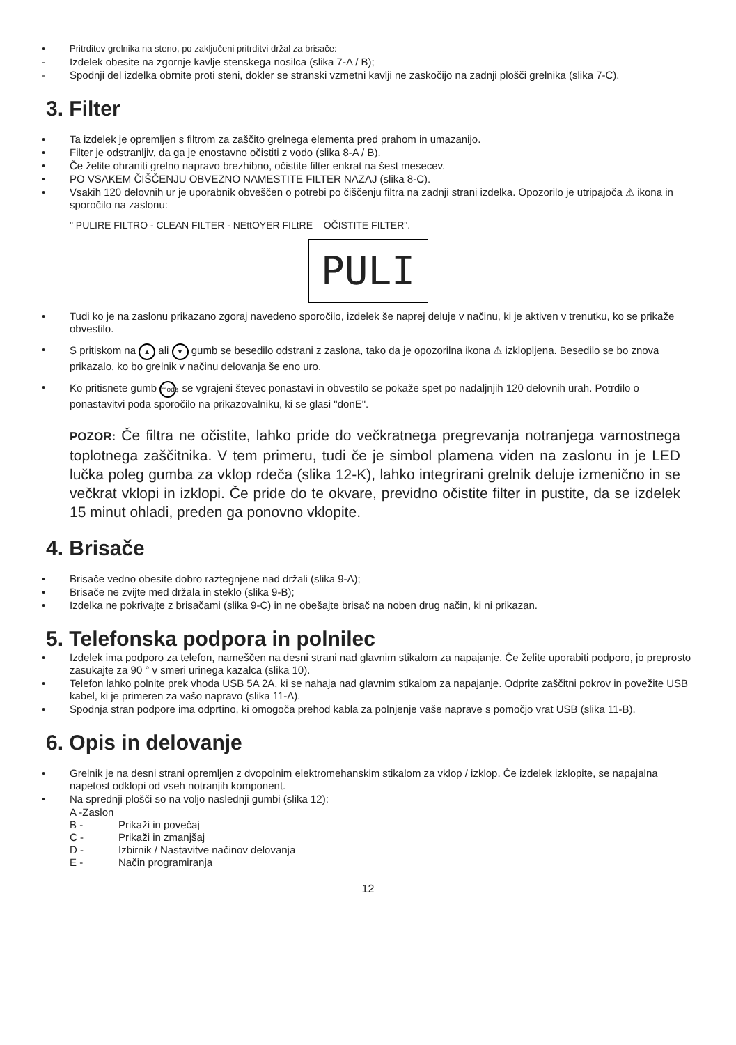• Pritrditev grelnika na steno, po zaključeni pritrditvi držal za brisače:
- Izdelek obesite na zgornje kavlje stenskega nosilca (slika 7-A / B);
- Spodnji del izdelka obrnite proti steni, dokler se stranski vzmetni kavlji ne zaskočijo na zadnji plošči grelnika (slika 7-C).
3. Filter
• Ta izdelek je opremljen s filtrom za zaščito grelnega elementa pred prahom in umazanijo.
• Filter je odstranljiv, da ga je enostavno očistiti z vodo (slika 8-A / B).
• Če želite ohraniti grelno napravo brezhibno, očistite filter enkrat na šest mesecev.
• PO VSAKEM ČIŠČENJU OBVEZNO NAMESTITE FILTER NAZAJ (slika 8-C).
• Vsakih 120 delovnih ur je uporabnik obveščen o potrebi po čiščenju filtra na zadnji strani izdelka. Opozorilo je utripajoča ⚠ ikona in sporočilo na zaslonu:
" PULIRE FILTRO - CLEAN FILTER - NEttOYER FILtRE – OČISTITE FILTER".
PULI
• Tudi ko je na zaslonu prikazano zgoraj navedeno sporočilo, izdelek še naprej deluje v načinu, ki je aktiven v trenutku, ko se prikaže obvestilo.
• S pritiskom na ▲ ali ▼ gumb se besedilo odstrani z zaslona, tako da je opozorilna ikona ⚠ izklopljena. Besedilo se bo znova prikazalo, ko bo grelnik v načinu delovanja še eno uro.
• Ko pritisnete gumb mode, se vgrajeni števec ponastavi in obvestilo se pokaže spet po nadaljnjih 120 delovnih urah. Potrdilo o ponastavitvi poda sporočilo na prikazovalniku, ki se glasi "donE".
POZOR: Če filtra ne očistite, lahko pride do večkratnega pregrevanja notranjega varnostnega toplotnega zaščitnika. V tem primeru, tudi če je simbol plamena viden na zaslonu in je LED lučka poleg gumba za vklop rdeča (slika 12-K), lahko integrirani grelnik deluje izmenično in se večkrat vklopi in izklopi. Če pride do te okvare, previdno očistite filter in pustite, da se izdelek 15 minut ohladi, preden ga ponovno vklopite.
4. Brisače
• Brisače vedno obesite dobro raztegnjene nad držali (slika 9-A);
• Brisače ne zvijte med držala in steklo (slika 9-B);
• Izdelka ne pokrivajte z brisačami (slika 9-C) in ne obešajte brisač na noben drug način, ki ni prikazan.
5. Telefonska podpora in polnilec
• Izdelek ima podporo za telefon, nameščen na desni strani nad glavnim stikalom za napajanje. Če želite uporabiti podporo, jo preprosto zasukajte za 90 ° v smeri urinega kazalca (slika 10).
• Telefon lahko polnite prek vhoda USB 5A 2A, ki se nahaja nad glavnim stikalom za napajanje. Odprite zaščitni pokrov in povežite USB kabel, ki je primeren za vašo napravo (slika 11-A).
• Spodnja stran podpore ima odprtino, ki omogoča prehod kabla za polnjenje vaše naprave s pomočjo vrat USB (slika 11-B).
6. Opis in delovanje
• Grelnik je na desni strani opremljen z dvopolnim elektromehanskim stikalom za vklop / izklop. Če izdelek izklopite, se napajalna napetost odklopi od vseh notranjih komponent.
• Na sprednji plošči so na voljo naslednji gumbi (slika 12):
A -Zaslon
B - Prikaži in povečaj
C - Prikaži in zmanjšaj
D - Izbirnik / Nastavitve načinov delovanja
E - Način programiranja
12